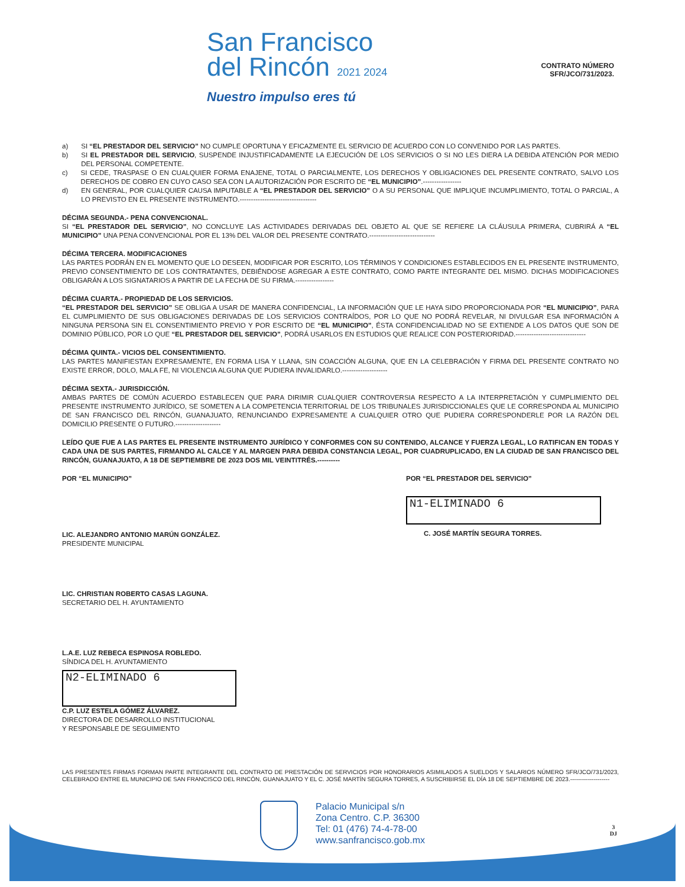San Francisco
del Rincón 2021 2024
Nuestro impulso eres tú
CONTRATO NÚMERO
SFR/JCO/731/2023.
a) SI “EL PRESTADOR DEL SERVICIO” NO CUMPLE OPORTUNA Y EFICAZMENTE EL SERVICIO DE ACUERDO CON LO CONVENIDO POR LAS PARTES.
b) SI EL PRESTADOR DEL SERVICIO, SUSPENDE INJUSTIFICADAMENTE LA EJECUCIÓN DE LOS SERVICIOS O SI NO LES DIERA LA DEBIDA ATENCIÓN POR MEDIO DEL PERSONAL COMPETENTE.
c) SI CEDE, TRASPASE O EN CUALQUIER FORMA ENAJENE, TOTAL O PARCIALMENTE, LOS DERECHOS Y OBLIGACIONES DEL PRESENTE CONTRATO, SALVO LOS DERECHOS DE COBRO EN CUYO CASO SEA CON LA AUTORIZACIÓN POR ESCRITO DE “EL MUNICIPIO”.-----------------
d) EN GENERAL, POR CUALQUIER CAUSA IMPUTABLE A “EL PRESTADOR DEL SERVICIO” O A SU PERSONAL QUE IMPLIQUE INCUMPLIMIENTO, TOTAL O PARCIAL, A LO PREVISTO EN EL PRESENTE INSTRUMENTO.----------------------------------
DÉCIMA SEGUNDA.- PENA CONVENCIONAL.
SI “EL PRESTADOR DEL SERVICIO”, NO CONCLUYE LAS ACTIVIDADES DERIVADAS DEL OBJETO AL QUE SE REFIERE LA CLÁUSULA PRIMERA, CUBRIRÁ A “EL MUNICIPIO” UNA PENA CONVENCIONAL POR EL 13% DEL VALOR DEL PRESENTE CONTRATO.-----------------------------
DÉCIMA TERCERA. MODIFICACIONES
LAS PARTES PODRÁN EN EL MOMENTO QUE LO DESEEN, MODIFICAR POR ESCRITO, LOS TÉRMINOS Y CONDICIONES ESTABLECIDOS EN EL PRESENTE INSTRUMENTO, PREVIO CONSENTIMIENTO DE LOS CONTRATANTES, DEBIÉNDOSE AGREGAR A ESTE CONTRATO, COMO PARTE INTEGRANTE DEL MISMO. DICHAS MODIFICACIONES OBLIGARÁN A LOS SIGNATARIOS A PARTIR DE LA FECHA DE SU FIRMA.-----------------
DÉCIMA CUARTA.- PROPIEDAD DE LOS SERVICIOS.
“EL PRESTADOR DEL SERVICIO” SE OBLIGA A USAR DE MANERA CONFIDENCIAL, LA INFORMACIÓN QUE LE HAYA SIDO PROPORCIONADA POR “EL MUNICIPIO”, PARA EL CUMPLIMIENTO DE SUS OBLIGACIONES DERIVADAS DE LOS SERVICIOS CONTRAÍDOS, POR LO QUE NO PODRÁ REVELAR, NI DIVULGAR ESA INFORMACIÓN A NINGUNA PERSONA SIN EL CONSENTIMIENTO PREVIO Y POR ESCRITO DE “EL MUNICIPIO”, ÉSTA CONFIDENCIALIDAD NO SE EXTIENDE A LOS DATOS QUE SON DE DOMINIO PÚBLICO, POR LO QUE “EL PRESTADOR DEL SERVICIO”, PODRÁ USARLOS EN ESTUDIOS QUE REALICE CON POSTERIORIDAD.-------------------------------
DÉCIMA QUINTA.- VICIOS DEL CONSENTIMIENTO.
LAS PARTES MANIFIESTAN EXPRESAMENTE, EN FORMA LISA Y LLANA, SIN COACCIÓN ALGUNA, QUE EN LA CELEBRACIÓN Y FIRMA DEL PRESENTE CONTRATO NO EXISTE ERROR, DOLO, MALA FE, NI VIOLENCIA ALGUNA QUE PUDIERA INVALIDARLO.--------------------
DÉCIMA SEXTA.- JURISDICCIÓN.
AMBAS PARTES DE COMÚN ACUERDO ESTABLECEN QUE PARA DIRIMIR CUALQUIER CONTROVERSIA RESPECTO A LA INTERPRETACIÓN Y CUMPLIMIENTO DEL PRESENTE INSTRUMENTO JURÍDICO, SE SOMETEN A LA COMPETENCIA TERRITORIAL DE LOS TRIBUNALES JURISDICCIONALES QUE LE CORRESPONDA AL MUNICIPIO DE SAN FRANCISCO DEL RINCÓN, GUANAJUATO, RENUNCIANDO EXPRESAMENTE A CUALQUIER OTRO QUE PUDIERA CORRESPONDERLE POR LA RAZÓN DEL DOMICILIO PRESENTE O FUTURO.--------------------
LEÍDO QUE FUE A LAS PARTES EL PRESENTE INSTRUMENTO JURÍDICO Y CONFORMES CON SU CONTENIDO, ALCANCE Y FUERZA LEGAL, LO RATIFICAN EN TODAS Y CADA UNA DE SUS PARTES, FIRMANDO AL CALCE Y AL MARGEN PARA DEBIDA CONSTANCIA LEGAL, POR CUADRUPLICADO, EN LA CIUDAD DE SAN FRANCISCO DEL RINCÓN, GUANAJUATO, A 18 DE SEPTIEMBRE DE 2023 DOS MIL VEINTITRÉS.----------
POR “EL MUNICIPIO”
LIC. ALEJANDRO ANTONIO MARÚN GONZÁLEZ.
PRESIDENTE MUNICIPAL
LIC. CHRISTIAN ROBERTO CASAS LAGUNA.
SECRETARIO DEL H. AYUNTAMIENTO
L.A.E. LUZ REBECA ESPINOSA ROBLEDO.
SÍNDICA DEL H. AYUNTAMIENTO
N2-ELIMINADO 6
C.P. LUZ ESTELA GÓMEZ ÁLVAREZ.
DIRECTORA DE DESARROLLO INSTITUCIONAL
Y RESPONSABLE DE SEGUIMIENTO
POR “EL PRESTADOR DEL SERVICIO”
N1-ELIMINADO 6
C. JOSÉ MARTÍN SEGURA TORRES.
LAS PRESENTES FIRMAS FORMAN PARTE INTEGRANTE DEL CONTRATO DE PRESTACIÓN DE SERVICIOS POR HONORARIOS ASIMILADOS A SUELDOS Y SALARIOS NÚMERO SFR/JCO/731/2023, CELEBRADO ENTRE EL MUNICIPIO DE SAN FRANCISCO DEL RINCÓN, GUANAJUATO Y EL C. JOSÉ MARTÍN SEGURA TORRES, A SUSCRIBIRSE EL DÍA 18 DE SEPTIEMBRE DE 2023.--------------------
Palacio Municipal s/n
Zona Centro. C.P. 36300
Tel: 01 (476) 74-4-78-00
www.sanfrancisco.gob.mx
3
DJ